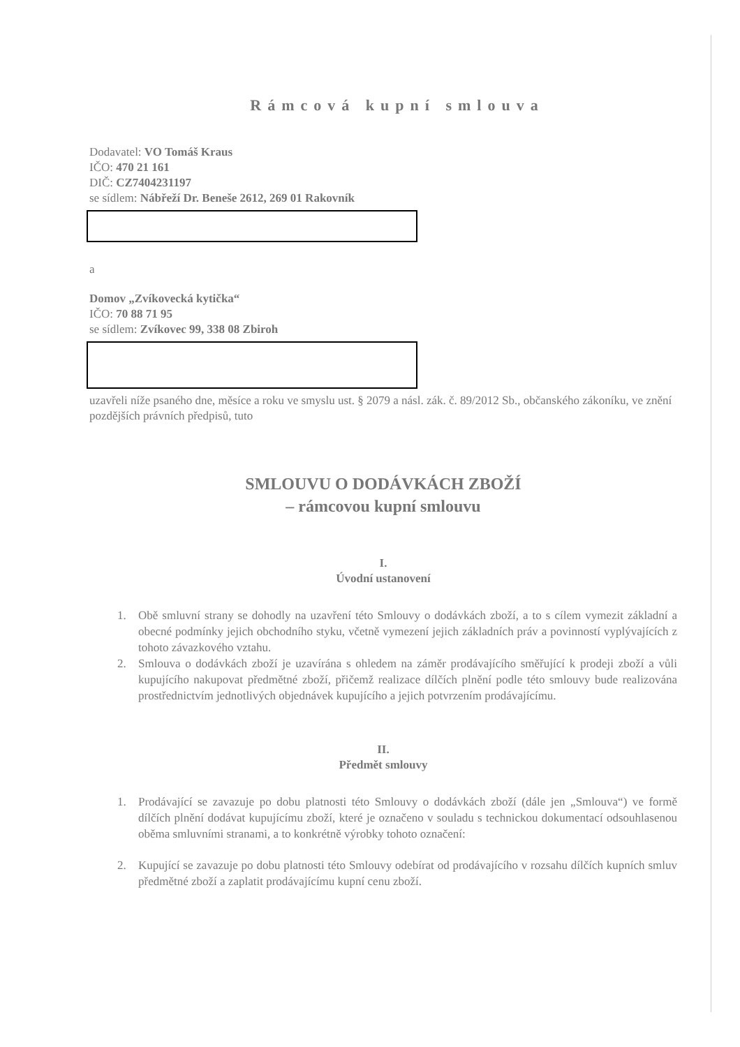Rámcová kupní smlouva
Dodavatel: VO Tomáš Kraus
IČO: 470 21 161
DIČ: CZ7404231197
se sídlem: Nábřeží Dr. Beneše 2612, 269 01 Rakovník
a
Domov „Zvíkovecká kytička“
IČO: 70 88 71 95
se sídlem: Zvíkovec 99, 338 08 Zbiroh
uzavřeli níže psaného dne, měsíce a roku ve smyslu ust. § 2079 a násl. zák. č. 89/2012 Sb., občanského zákoníku, ve znění pozdějších právních předpisů, tuto
SMLOUVU O DODÁVKÁCH ZBOŽÍ
– rámcovou kupní smlouvu
I.
Úvodní ustanovení
1. Obě smluvní strany se dohodly na uzavření této Smlouvy o dodávkách zboží, a to s cílem vymezit základní a obecné podmínky jejich obchodního styku, včetně vymezení jejich základních práv a povinností vyplývajících z tohoto závazkového vztahu.
2. Smlouva o dodávkách zboží je uzavírána s ohledem na záměr prodávajícího směřující k prodeji zboží a vůli kupujícího nakupovat předmětné zboží, přičemž realizace dílčích plnění podle této smlouvy bude realizována prostřednictvím jednotlivých objednávek kupujícího a jejich potvrzením prodávajícímu.
II.
Předmět smlouvy
1. Prodávající se zavazuje po dobu platnosti této Smlouvy o dodávkách zboží (dále jen „Smlouva“) ve formě dílčích plnění dodávat kupujícímu zboží, které je označeno v souladu s technickou dokumentací odsouhlasenou oběma smluvními stranami, a to konkrétně výrobky tohoto označení:
2. Kupující se zavazuje po dobu platnosti této Smlouvy odebírat od prodávajícího v rozsahu dílčích kupních smluv předmětné zboží a zaplatit prodávajícímu kupní cenu zboží.